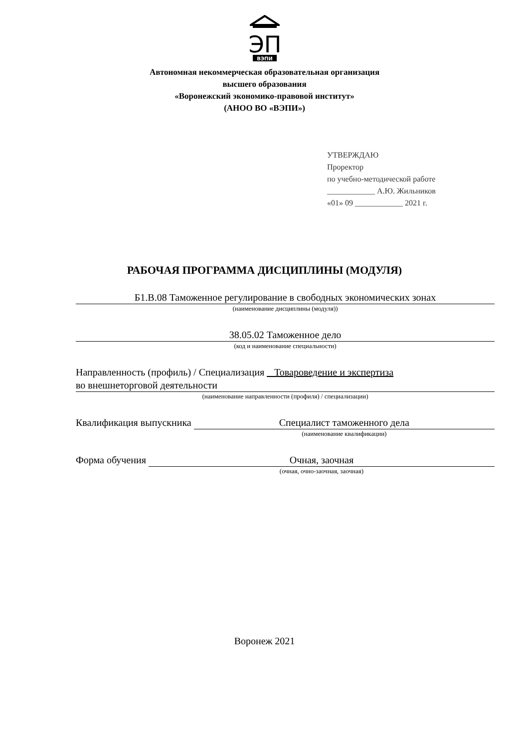ЭП
ВЭПИ
Автономная некоммерческая образовательная организация
высшего образования
«Воронежский экономико-правовой институт»
(АНОО ВО «ВЭПИ»)
УТВЕРЖДАЮ
Проректор
по учебно-методической работе
____________ А.Ю. Жильников
«01» 09 ____________ 2021 г.
РАБОЧАЯ ПРОГРАММА ДИСЦИПЛИНЫ (МОДУЛЯ)
Б1.В.08 Таможенное регулирование в свободных экономических зонах
(наименование дисциплины (модуля))
38.05.02 Таможенное дело
(код и наименование специальности)
Направленность (профиль) / Специализация Товароведение и экспертиза
во внешнеторговой деятельности
(наименование направленности (профиля) / специализации)
Квалификация выпускника Специалист таможенного дела
(наименование квалификации)
Форма обучения Очная, заочная
(очная, очно-заочная, заочная)
Воронеж 2021